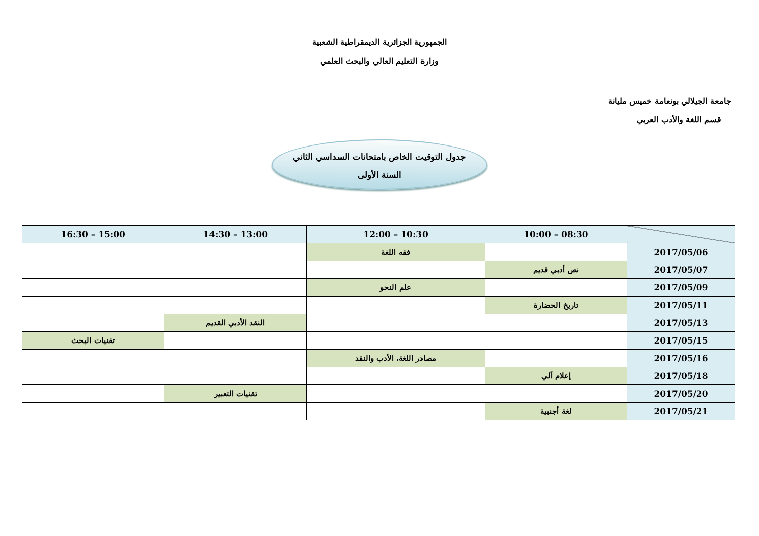الجمهورية الجزائرية الديمقراطية الشعبية
وزارة التعليم العالي والبحث العلمي
جامعة الجيلالي بونعامة خميس مليانة
قسم اللغة والأدب العربي
جدول التوقيت الخاص بامتحانات السداسي الثاني
السنة الأولى
| | 08:30 – 10:00 | 10:30 – 12:00 | 13:00 – 14:30 | 15:00 – 16:30 |
| --- | --- | --- | --- | --- |
| 2017/05/06 | | فقه اللغة | | |
| 2017/05/07 | نص أدبي قديم | | | |
| 2017/05/09 | | علم النحو | | |
| 2017/05/11 | تاريخ الحضارة | | | |
| 2017/05/13 | | | النقد الأدبي القديم | |
| 2017/05/15 | | | | تقنيات البحث |
| 2017/05/16 | | مصادر اللغة، الأدب والنقد | | |
| 2017/05/18 | إعلام آلي | | | |
| 2017/05/20 | | | تقنيات التعبير | |
| 2017/05/21 | لغة أجنبية | | | |